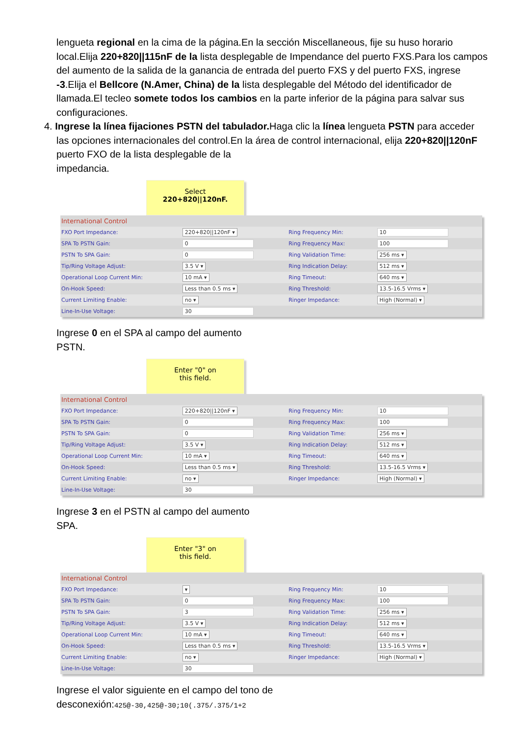lengueta regional en la cima de la página.En la sección Miscellaneous, fije su huso horario local.Elija 220+820||115nF de la lista desplegable de Impendance del puerto FXS.Para los campos del aumento de la salida de la ganancia de entrada del puerto FXS y del puerto FXS, ingrese -3.Elija el Bellcore (N.Amer, China) de la lista desplegable del Método del identificador de llamada.El tecleo somete todos los cambios en la parte inferior de la página para salvar sus configuraciones.
4. Ingrese la línea fijaciones PSTN del tabulador. Haga clic la línea lengueta PSTN para acceder las opciones internacionales del control.En la área de control internacional, elija 220+820||120nF puerto FXO de la lista desplegable de la
impedancia.
Select
220+820||120nF.
| International Control | | | |
| FXO Port Impedance: | 220+820//120nF ▾ | Ring Frequency Min: | 10 |
| SPA To PSTN Gain: | 0 | Ring Frequency Max: | 100 |
| PSTN To SPA Gain: | 0 | Ring Validation Time: | 256 ms ▾ |
| Tip/Ring Voltage Adjust: | 3.5 V ▾ | Ring Indication Delay: | 512 ms ▾ |
| Operational Loop Current Min: | 10 mA ▾ | Ring Timeout: | 640 ms ▾ |
| On-Hook Speed: | Less than 0.5 ms ▾ | Ring Threshold: | 13.5-16.5 Vrms ▾ |
| Current Limiting Enable: | no ▾ | Ringer Impedance: | High (Normal) ▾ |
| Line-In-Use Voltage: | 30 | | |
Ingrese 0 en el SPA al campo del aumento PSTN.
Enter "0" on
this field.
| International Control | | | |
| FXO Port Impedance: | 220+820//120nF ▾ | Ring Frequency Min: | 10 |
| SPA To PSTN Gain: | 0 | Ring Frequency Max: | 100 |
| PSTN To SPA Gain: | 0 | Ring Validation Time: | 256 ms ▾ |
| Tip/Ring Voltage Adjust: | 3.5 V ▾ | Ring Indication Delay: | 512 ms ▾ |
| Operational Loop Current Min: | 10 mA ▾ | Ring Timeout: | 640 ms ▾ |
| On-Hook Speed: | Less than 0.5 ms ▾ | Ring Threshold: | 13.5-16.5 Vrms ▾ |
| Current Limiting Enable: | no ▾ | Ringer Impedance: | High (Normal) ▾ |
| Line-In-Use Voltage: | 30 | | |
Ingrese 3 en el PSTN al campo del aumento SPA.
Enter "3" on
this field.
| International Control | | | |
| FXO Port Impedance: | ▾ | Ring Frequency Min: | 10 |
| SPA To PSTN Gain: | 0 | Ring Frequency Max: | 100 |
| PSTN To SPA Gain: | 3 | Ring Validation Time: | 256 ms ▾ |
| Tip/Ring Voltage Adjust: | 3.5 V ▾ | Ring Indication Delay: | 512 ms ▾ |
| Operational Loop Current Min: | 10 mA ▾ | Ring Timeout: | 640 ms ▾ |
| On-Hook Speed: | Less than 0.5 ms ▾ | Ring Threshold: | 13.5-16.5 Vrms ▾ |
| Current Limiting Enable: | no ▾ | Ringer Impedance: | High (Normal) ▾ |
| Line-In-Use Voltage: | 30 | | |
Ingrese el valor siguiente en el campo del tono de desconexión:425@-30,425@-30;10(.375/.375/1+2